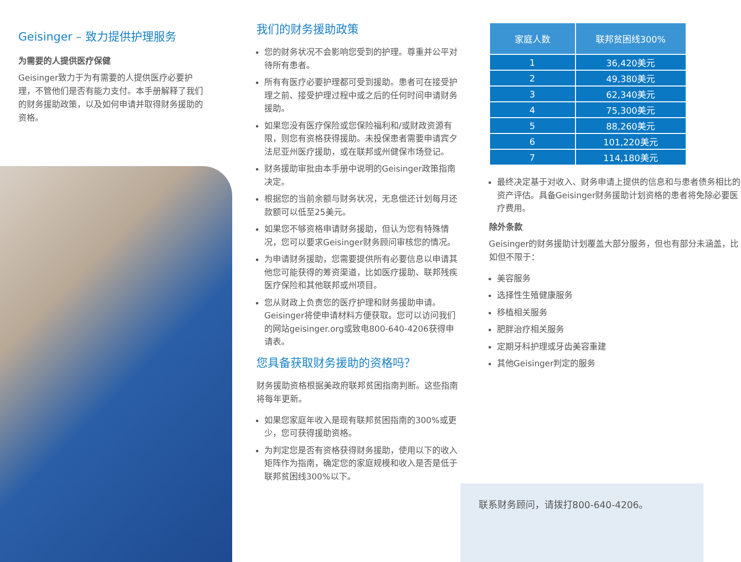Geisinger – 致力提供护理服务
为需要的人提供医疗保健
Geisinger致力于为有需要的人提供医疗必要护理，不管他们是否有能力支付。本手册解释了我们的财务援助政策，以及如何申请并取得财务援助的资格。
我们的财务援助政策
您的财务状况不会影响您受到的护理。尊重并公平对待所有患者。
所有有医疗必要护理都可受到援助。患者可在接受护理之前、接受护理过程中或之后的任何时间申请财务援助。
如果您没有医疗保险或您保险福利和/或财政资源有限，则您有资格获得援助。未投保患者需要申请宾夕法尼亚州医疗援助，或在联邦或州健保市场登记。
财务援助审批由本手册中说明的Geisinger政策指南决定。
根据您的当前余额与财务状况，无息偿还计划每月还款额可以低至25美元。
如果您不够资格申请财务援助，但认为您有特殊情况，您可以要求Geisinger财务顾问审核您的情况。
为申请财务援助，您需要提供所有必要信息以申请其他您可能获得的筹资渠道，比如医疗援助、联邦残疾医疗保险和其他联邦或州项目。
您从财政上负责您的医疗护理和财务援助申请。Geisinger将使申请材料方便获取。您可以访问我们的网站geisinger.org或致电800-640-4206获得申请表。
您具备获取财务援助的资格吗？
财务援助资格根据美政府联邦贫困指南判断。这些指南将每年更新。
如果您家庭年收入是现有联邦贫困指南的300%或更少，您可获得援助资格。
为判定您是否有资格获得财务援助，使用以下的收入矩阵作为指南，确定您的家庭规模和收入是否是低于联邦贫困线300%以下。
| 家庭人数 | 联邦贫困线300% |
| --- | --- |
| 1 | 36,420美元 |
| 2 | 49,380美元 |
| 3 | 62,340美元 |
| 4 | 75,300美元 |
| 5 | 88,260美元 |
| 6 | 101,220美元 |
| 7 | 114,180美元 |
最终决定基于对收入、财务申请上提供的信息和与患者债务相比的资产评估。具备Geisinger财务援助计划资格的患者将免除必要医疗费用。
除外条款
Geisinger的财务援助计划覆盖大部分服务，但也有部分未涵盖，比如但不限于：
美容服务
选择性生殖健康服务
移植相关服务
肥胖治疗相关服务
定期牙科护理或牙齿美容重建
其他Geisinger判定的服务
联系财务顾问，请拨打800-640-4206。